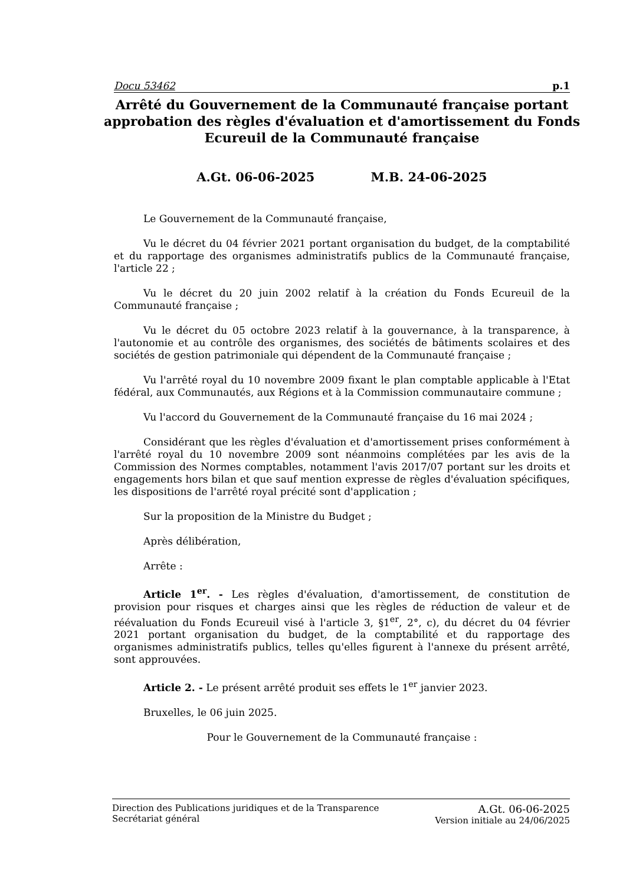Docu 53462 p.1
Arrêté du Gouvernement de la Communauté française portant approbation des règles d'évaluation et d'amortissement du Fonds Ecureuil de la Communauté française
A.Gt. 06-06-2025 M.B. 24-06-2025
Le Gouvernement de la Communauté française,
Vu le décret du 04 février 2021 portant organisation du budget, de la comptabilité et du rapportage des organismes administratifs publics de la Communauté française, l'article 22 ;
Vu le décret du 20 juin 2002 relatif à la création du Fonds Ecureuil de la Communauté française ;
Vu le décret du 05 octobre 2023 relatif à la gouvernance, à la transparence, à l'autonomie et au contrôle des organismes, des sociétés de bâtiments scolaires et des sociétés de gestion patrimoniale qui dépendent de la Communauté française ;
Vu l'arrêté royal du 10 novembre 2009 fixant le plan comptable applicable à l'Etat fédéral, aux Communautés, aux Régions et à la Commission communautaire commune ;
Vu l'accord du Gouvernement de la Communauté française du 16 mai 2024 ;
Considérant que les règles d'évaluation et d'amortissement prises conformément à l'arrêté royal du 10 novembre 2009 sont néanmoins complétées par les avis de la Commission des Normes comptables, notamment l'avis 2017/07 portant sur les droits et engagements hors bilan et que sauf mention expresse de règles d'évaluation spécifiques, les dispositions de l'arrêté royal précité sont d'application ;
Sur la proposition de la Ministre du Budget ;
Après délibération,
Arrête :
Article 1<sup>er</sup>. - Les règles d'évaluation, d'amortissement, de constitution de provision pour risques et charges ainsi que les règles de réduction de valeur et de réévaluation du Fonds Ecureuil visé à l'article 3, §1<sup>er</sup>, 2°, c), du décret du 04 février 2021 portant organisation du budget, de la comptabilité et du rapportage des organismes administratifs publics, telles qu'elles figurent à l'annexe du présent arrêté, sont approuvées.
Article 2. - Le présent arrêté produit ses effets le 1<sup>er</sup> janvier 2023.
Bruxelles, le 06 juin 2025.
Pour le Gouvernement de la Communauté française :
Direction des Publications juridiques et de la Transparence
Secrétariat général
A.Gt. 06-06-2025
Version initiale au 24/06/2025